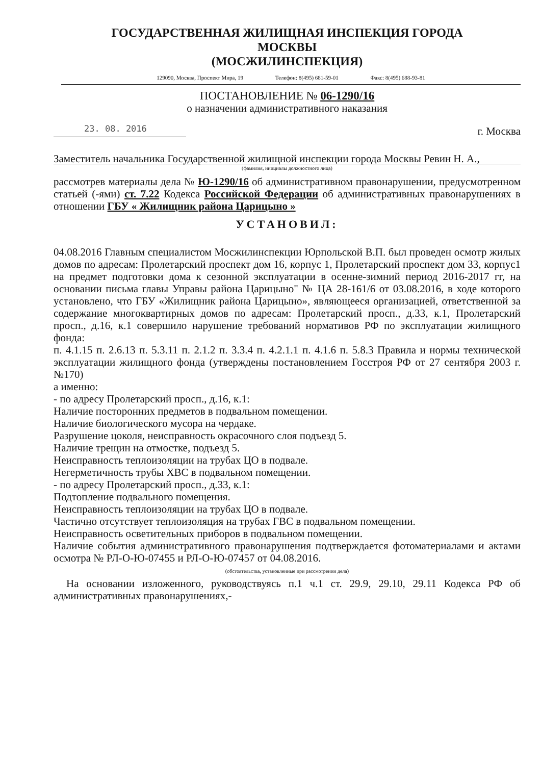ГОСУДАРСТВЕННАЯ ЖИЛИЩНАЯ ИНСПЕКЦИЯ ГОРОДА
МОСКВЫ
(МОСЖИЛИНСПЕКЦИЯ)
129090, Москва, Проспект Мира, 19 Телефон: 8(495) 681-59-01 Факс: 8(495) 688-93-81
ПОСТАНОВЛЕНИЕ № 06-1290/16
о назначении административного наказания
23. 08. 2016
г. Москва
Заместитель начальника Государственной жилищной инспекции города Москвы Ревин Н. А.,
(фамилия, инициалы должностного лица)
рассмотрев материалы дела № Ю-1290/16 об административном правонарушении, предусмотренном статьей (-ями) ст. 7.22 Кодекса Российской Федерации об административных правонарушениях в отношении ГБУ « Жилищник района Царицыно »
УСТАНОВИЛ:
04.08.2016 Главным специалистом Мосжилинспекции Юрпольской В.П. был проведен осмотр жилых домов по адресам: Пролетарский проспект дом 16, корпус 1, Пролетарский проспект дом 33, корпус1 на предмет подготовки дома к сезонной эксплуатации в осенне-зимний период 2016-2017 гг, на основании письма главы Управы района Царицыно" № ЦА 28-161/6 от 03.08.2016, в ходе которого установлено, что ГБУ «Жилищник района Царицыно», являющееся организацией, ответственной за содержание многоквартирных домов по адресам: Пролетарский просп., д.33, к.1, Пролетарский просп., д.16, к.1 совершило нарушение требований нормативов РФ по эксплуатации жилищного фонда:
п. 4.1.15 п. 2.6.13 п. 5.3.11 п. 2.1.2 п. 3.3.4 п. 4.2.1.1 п. 4.1.6 п. 5.8.3 Правила и нормы технической эксплуатации жилищного фонда (утверждены постановлением Госстроя РФ от 27 сентября 2003 г. №170)
а именно:
- по адресу Пролетарский просп., д.16, к.1:
Наличие посторонних предметов в подвальном помещении.
Наличие биологического мусора на чердаке.
Разрушение цоколя, неисправность окрасочного слоя подъезд 5.
Наличие трещин на отмостке, подъезд 5.
Неисправность теплоизоляции на трубах ЦО в подвале.
Негерметичность трубы ХВС в подвальном помещении.
- по адресу Пролетарский просп., д.33, к.1:
Подтопление подвального помещения.
Неисправность теплоизоляции на трубах ЦО в подвале.
Частично отсутствует теплоизоляция на трубах ГВС в подвальном помещении.
Неисправность осветительных приборов в подвальном помещении.
Наличие события административного правонарушения подтверждается фотоматериалами и актами осмотра № РЛ-О-Ю-07455 и РЛ-О-Ю-07457 от 04.08.2016.
(обстоятельства, установленные при рассмотрении дела)
На основании изложенного, руководствуясь п.1 ч.1 ст. 29.9, 29.10, 29.11 Кодекса РФ об административных правонарушениях,-